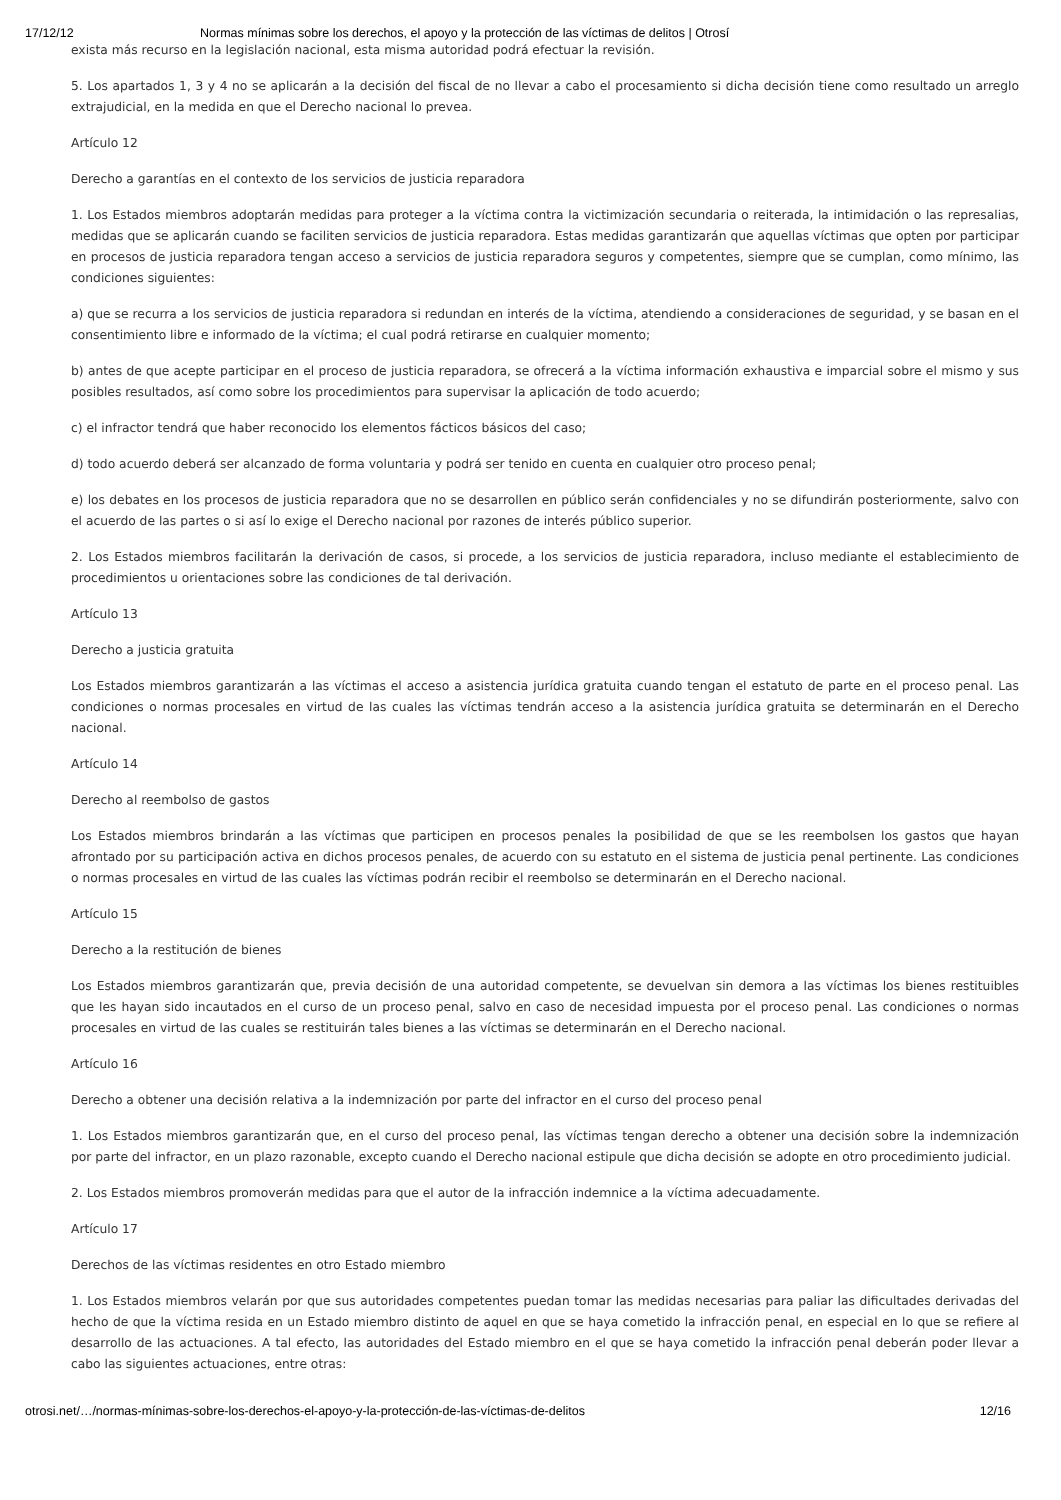17/12/12 Normas mínimas sobre los derechos, el apoyo y la protección de las víctimas de delitos | Otrosí
exista más recurso en la legislación nacional, esta misma autoridad podrá efectuar la revisión.
5. Los apartados 1, 3 y 4 no se aplicarán a la decisión del fiscal de no llevar a cabo el procesamiento si dicha decisión tiene como resultado un arreglo extrajudicial, en la medida en que el Derecho nacional lo prevea.
Artículo 12
Derecho a garantías en el contexto de los servicios de justicia reparadora
1. Los Estados miembros adoptarán medidas para proteger a la víctima contra la victimización secundaria o reiterada, la intimidación o las represalias, medidas que se aplicarán cuando se faciliten servicios de justicia reparadora. Estas medidas garantizarán que aquellas víctimas que opten por participar en procesos de justicia reparadora tengan acceso a servicios de justicia reparadora seguros y competentes, siempre que se cumplan, como mínimo, las condiciones siguientes:
a) que se recurra a los servicios de justicia reparadora si redundan en interés de la víctima, atendiendo a consideraciones de seguridad, y se basan en el consentimiento libre e informado de la víctima; el cual podrá retirarse en cualquier momento;
b) antes de que acepte participar en el proceso de justicia reparadora, se ofrecerá a la víctima información exhaustiva e imparcial sobre el mismo y sus posibles resultados, así como sobre los procedimientos para supervisar la aplicación de todo acuerdo;
c) el infractor tendrá que haber reconocido los elementos fácticos básicos del caso;
d) todo acuerdo deberá ser alcanzado de forma voluntaria y podrá ser tenido en cuenta en cualquier otro proceso penal;
e) los debates en los procesos de justicia reparadora que no se desarrollen en público serán confidenciales y no se difundirán posteriormente, salvo con el acuerdo de las partes o si así lo exige el Derecho nacional por razones de interés público superior.
2. Los Estados miembros facilitarán la derivación de casos, si procede, a los servicios de justicia reparadora, incluso mediante el establecimiento de procedimientos u orientaciones sobre las condiciones de tal derivación.
Artículo 13
Derecho a justicia gratuita
Los Estados miembros garantizarán a las víctimas el acceso a asistencia jurídica gratuita cuando tengan el estatuto de parte en el proceso penal. Las condiciones o normas procesales en virtud de las cuales las víctimas tendrán acceso a la asistencia jurídica gratuita se determinarán en el Derecho nacional.
Artículo 14
Derecho al reembolso de gastos
Los Estados miembros brindarán a las víctimas que participen en procesos penales la posibilidad de que se les reembolsen los gastos que hayan afrontado por su participación activa en dichos procesos penales, de acuerdo con su estatuto en el sistema de justicia penal pertinente. Las condiciones o normas procesales en virtud de las cuales las víctimas podrán recibir el reembolso se determinarán en el Derecho nacional.
Artículo 15
Derecho a la restitución de bienes
Los Estados miembros garantizarán que, previa decisión de una autoridad competente, se devuelvan sin demora a las víctimas los bienes restituibles que les hayan sido incautados en el curso de un proceso penal, salvo en caso de necesidad impuesta por el proceso penal. Las condiciones o normas procesales en virtud de las cuales se restituirán tales bienes a las víctimas se determinarán en el Derecho nacional.
Artículo 16
Derecho a obtener una decisión relativa a la indemnización por parte del infractor en el curso del proceso penal
1. Los Estados miembros garantizarán que, en el curso del proceso penal, las víctimas tengan derecho a obtener una decisión sobre la indemnización por parte del infractor, en un plazo razonable, excepto cuando el Derecho nacional estipule que dicha decisión se adopte en otro procedimiento judicial.
2. Los Estados miembros promoverán medidas para que el autor de la infracción indemnice a la víctima adecuadamente.
Artículo 17
Derechos de las víctimas residentes en otro Estado miembro
1. Los Estados miembros velarán por que sus autoridades competentes puedan tomar las medidas necesarias para paliar las dificultades derivadas del hecho de que la víctima resida en un Estado miembro distinto de aquel en que se haya cometido la infracción penal, en especial en lo que se refiere al desarrollo de las actuaciones. A tal efecto, las autoridades del Estado miembro en el que se haya cometido la infracción penal deberán poder llevar a cabo las siguientes actuaciones, entre otras:
otrosi.net/…/normas-mínimas-sobre-los-derechos-el-apoyo-y-la-protección-de-las-víctimas-de-delitos 12/16